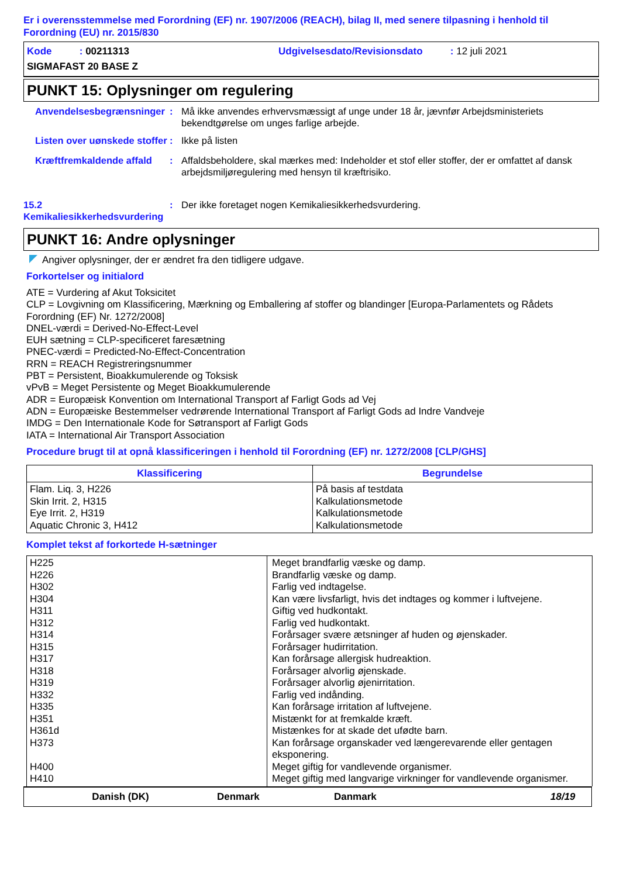Er i overensstemmelse med Forordning (EF) nr. 1907/2006 (REACH), bilag II, med senere tilpasning i henhold til Forordning (EU) nr. 2015/830
Kode : 00211313 Udgivelsesdato/Revisionsdato : 12 juli 2021
SIGMAFAST 20 BASE Z
PUNKT 15: Oplysninger om regulering
Anvendelsesbegrænsninger
: Må ikke anvendes erhvervsmæssigt af unge under 18 år, jævnfør Arbejdsministeriets bekendtgørelse om unges farlige arbejde.
Listen over uønskede stoffer
: Ikke på listen
Kræftfremkaldende affald
: Affaldsbeholdere, skal mærkes med: Indeholder et stof eller stoffer, der er omfattet af dansk arbejdsmiljøregulering med hensyn til kræftrisiko.
15.2 Kemikaliesikkerhedsvurdering
: Der ikke foretaget nogen Kemikaliesikkerhedsvurdering.
PUNKT 16: Andre oplysninger
Angiver oplysninger, der er ændret fra den tidligere udgave.
Forkortelser og initialord
ATE = Vurdering af Akut Toksicitet
CLP = Lovgivning om Klassificering, Mærkning og Emballering af stoffer og blandinger [Europa-Parlamentets og Rådets Forordning (EF) Nr. 1272/2008]
DNEL-værdi = Derived-No-Effect-Level
EUH sætning = CLP-specificeret faresætning
PNEC-værdi = Predicted-No-Effect-Concentration
RRN = REACH Registreringsnummer
PBT = Persistent, Bioakkumulerende og Toksisk
vPvB = Meget Persistente og Meget Bioakkumulerende
ADR = Europæisk Konvention om International Transport af Farligt Gods ad Vej
ADN = Europæiske Bestemmelser vedrørende International Transport af Farligt Gods ad Indre Vandveje
IMDG = Den Internationale Kode for Søtransport af Farligt Gods
IATA = International Air Transport Association
Procedure brugt til at opnå klassificeringen i henhold til Forordning (EF) nr. 1272/2008 [CLP/GHS]
| Klassificering | Begrundelse |
| --- | --- |
| Flam. Liq. 3, H226 Skin Irrit. 2, H315 Eye Irrit. 2, H319 Aquatic Chronic 3, H412 | På basis af testdata Kalkulationsmetode Kalkulationsmetode Kalkulationsmetode |
Komplet tekst af forkortede H-sætninger
| H225 H226 H302 H304 H311 H312 H314 H315 H317 H318 H319 H332 H335 H351 H361d H373 H400 H410 | Meget brandfarlig væske og damp. Brandfarlig væske og damp. Farlig ved indtagelse. Kan være livsfarligt, hvis det indtages og kommer i luftvejene. Giftig ved hudkontakt. Farlig ved hudkontakt. Forårsager svære ætsninger af huden og øjenskader. Forårsager hudirritation. Kan forårsage allergisk hudreaktion. Forårsager alvorlig øjenskade. Forårsager alvorlig øjenirritation. Farlig ved indånding. Kan forårsage irritation af luftvejene. Mistænkt for at fremkalde kræft. Mistænkes for at skade det ufødte barn. Kan forårsage organskader ved længerevarende eller gentagen eksponering. Meget giftig for vandlevende organismer. Meget giftig med langvarige virkninger for vandlevende organismer. |
Danish (DK) Denmark Danmark 18/19